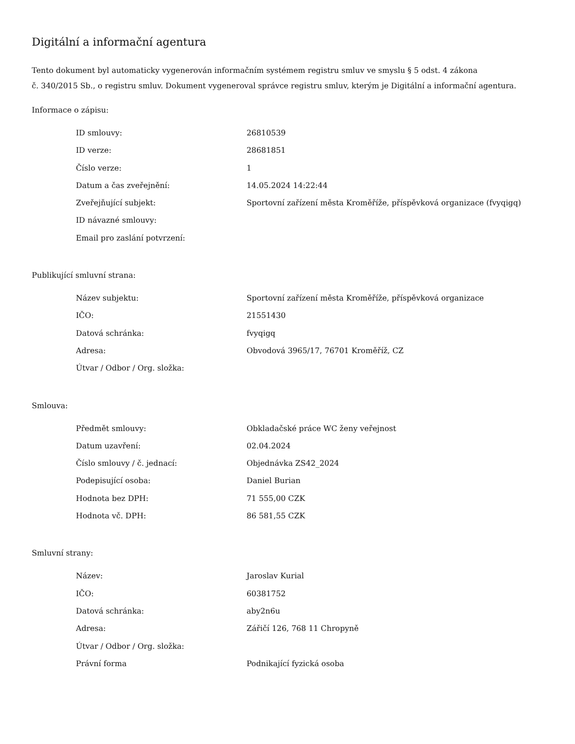Digitální a informační agentura
Tento dokument byl automaticky vygenerován informačním systémem registru smluv ve smyslu § 5 odst. 4 zákona
č. 340/2015 Sb., o registru smluv. Dokument vygeneroval správce registru smluv, kterým je Digitální a informační agentura.
Informace o zápisu:
| ID smlouvy: | 26810539 |
| ID verze: | 28681851 |
| Číslo verze: | 1 |
| Datum a čas zveřejnění: | 14.05.2024 14:22:44 |
| Zveřejňující subjekt: | Sportovní zařízení města Kroměříže, příspěvková organizace (fvyqigq) |
| ID návazné smlouvy: | |
| Email pro zaslání potvrzení: | |
Publikující smluvní strana:
| Název subjektu: | Sportovní zařízení města Kroměříže, příspěvková organizace |
| IČO: | 21551430 |
| Datová schránka: | fvyqigq |
| Adresa: | Obvodová 3965/17, 76701 Kroměříž, CZ |
| Útvar / Odbor / Org. složka: | |
Smlouva:
| Předmět smlouvy: | Obkladačské práce WC ženy veřejnost |
| Datum uzavření: | 02.04.2024 |
| Číslo smlouvy / č. jednací: | Objednávka ZS42_2024 |
| Podepisující osoba: | Daniel Burian |
| Hodnota bez DPH: | 71 555,00 CZK |
| Hodnota vč. DPH: | 86 581,55 CZK |
Smluvní strany:
| Název: | Jaroslav Kurial |
| IČO: | 60381752 |
| Datová schránka: | aby2n6u |
| Adresa: | Zářičí 126, 768 11 Chropyně |
| Útvar / Odbor / Org. složka: | |
| Právní forma | Podnikající fyzická osoba |